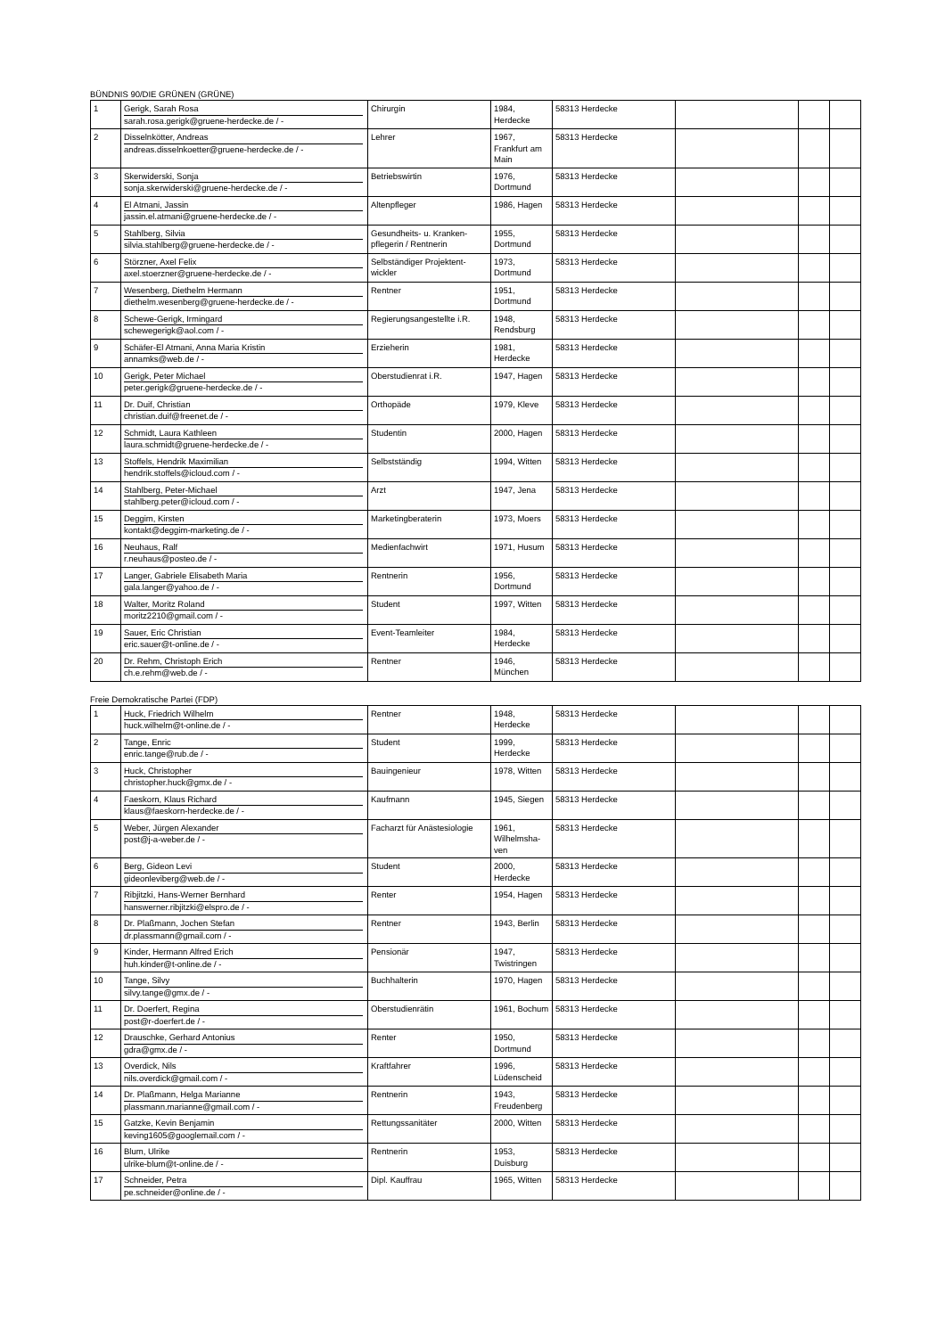BÜNDNIS 90/DIE GRÜNEN (GRÜNE)
| 1 | Gerigk, Sarah Rosa sarah.rosa.gerigk@gruene-herdecke.de / - | Chirurgin | 1984, Herdecke | 58313 Herdecke | | | |
| 2 | Disselnkötter, Andreas andreas.disselnkoetter@gruene-herdecke.de / - | Lehrer | 1967, Frankfurt am Main | 58313 Herdecke | | | |
| 3 | Skerwiderski, Sonja sonja.skerwiderski@gruene-herdecke.de / - | Betriebswirtin | 1976, Dortmund | 58313 Herdecke | | | |
| 4 | El Atmani, Jassin jassin.el.atmani@gruene-herdecke.de / - | Altenpfleger | 1986, Hagen | 58313 Herdecke | | | |
| 5 | Stahlberg, Silvia silvia.stahlberg@gruene-herdecke.de / - | Gesundheits- u. Kranken-pflegerin / Rentnerin | 1955, Dortmund | 58313 Herdecke | | | |
| 6 | Störzner, Axel Felix axel.stoerzner@gruene-herdecke.de / - | Selbständiger Projektent-wickler | 1973, Dortmund | 58313 Herdecke | | | |
| 7 | Wesenberg, Diethelm Hermann diethelm.wesenberg@gruene-herdecke.de / - | Rentner | 1951, Dortmund | 58313 Herdecke | | | |
| 8 | Schewe-Gerigk, Irmingard schewegerigk@aol.com / - | Regierungsangestellte i.R. | 1948, Rendsburg | 58313 Herdecke | | | |
| 9 | Schäfer-El Atmani, Anna Maria Kristin annamks@web.de / - | Erzieherin | 1981, Herdecke | 58313 Herdecke | | | |
| 10 | Gerigk, Peter Michael peter.gerigk@gruene-herdecke.de / - | Oberstudienrat i.R. | 1947, Hagen | 58313 Herdecke | | | |
| 11 | Dr. Duif, Christian christian.duif@freenet.de / - | Orthopäde | 1979, Kleve | 58313 Herdecke | | | |
| 12 | Schmidt, Laura Kathleen laura.schmidt@gruene-herdecke.de / - | Studentin | 2000, Hagen | 58313 Herdecke | | | |
| 13 | Stoffels, Hendrik Maximilian hendrik.stoffels@icloud.com / - | Selbstständig | 1994, Witten | 58313 Herdecke | | | |
| 14 | Stahlberg, Peter-Michael stahlberg.peter@icloud.com / - | Arzt | 1947, Jena | 58313 Herdecke | | | |
| 15 | Deggim, Kirsten kontakt@deggim-marketing.de / - | Marketingberaterin | 1973, Moers | 58313 Herdecke | | | |
| 16 | Neuhaus, Ralf r.neuhaus@posteo.de / - | Medienfachwirt | 1971, Husum | 58313 Herdecke | | | |
| 17 | Langer, Gabriele Elisabeth Maria gala.langer@yahoo.de / - | Rentnerin | 1956, Dortmund | 58313 Herdecke | | | |
| 18 | Walter, Moritz Roland moritz2210@gmail.com / - | Student | 1997, Witten | 58313 Herdecke | | | |
| 19 | Sauer, Eric Christian eric.sauer@t-online.de / - | Event-Teamleiter | 1984, Herdecke | 58313 Herdecke | | | |
| 20 | Dr. Rehm, Christoph Erich ch.e.rehm@web.de / - | Rentner | 1946, München | 58313 Herdecke | | | |
Freie Demokratische Partei (FDP)
| 1 | Huck, Friedrich Wilhelm huck.wilhelm@t-online.de / - | Rentner | 1948, Herdecke | 58313 Herdecke | | | |
| 2 | Tange, Enric enric.tange@rub.de / - | Student | 1999, Herdecke | 58313 Herdecke | | | |
| 3 | Huck, Christopher christopher.huck@gmx.de / - | Bauingenieur | 1978, Witten | 58313 Herdecke | | | |
| 4 | Faeskorn, Klaus Richard klaus@faeskorn-herdecke.de / - | Kaufmann | 1945, Siegen | 58313 Herdecke | | | |
| 5 | Weber, Jürgen Alexander post@j-a-weber.de / - | Facharzt für Anästesiologie | 1961, Wilhelmsha-ven | 58313 Herdecke | | | |
| 6 | Berg, Gideon Levi gideonleviberg@web.de / - | Student | 2000, Herdecke | 58313 Herdecke | | | |
| 7 | Ribjitzki, Hans-Werner Bernhard hanswerner.ribjitzki@elspro.de / - | Renter | 1954, Hagen | 58313 Herdecke | | | |
| 8 | Dr. Plaßmann, Jochen Stefan dr.plassmann@gmail.com / - | Rentner | 1943, Berlin | 58313 Herdecke | | | |
| 9 | Kinder, Hermann Alfred Erich huh.kinder@t-online.de / - | Pensionär | 1947, Twistringen | 58313 Herdecke | | | |
| 10 | Tange, Silvy silvy.tange@gmx.de / - | Buchhalterin | 1970, Hagen | 58313 Herdecke | | | |
| 11 | Dr. Doerfert, Regina post@r-doerfert.de / - | Oberstudienrätin | 1961, Bochum | 58313 Herdecke | | | |
| 12 | Drauschke, Gerhard Antonius gdra@gmx.de / - | Renter | 1950, Dortmund | 58313 Herdecke | | | |
| 13 | Overdick, Nils nils.overdick@gmail.com / - | Kraftfahrer | 1996, Lüdenscheid | 58313 Herdecke | | | |
| 14 | Dr. Plaßmann, Helga Marianne plassmann.marianne@gmail.com / - | Rentnerin | 1943, Freudenberg | 58313 Herdecke | | | |
| 15 | Gatzke, Kevin Benjamin keving1605@googlemail.com / - | Rettungssanitäter | 2000, Witten | 58313 Herdecke | | | |
| 16 | Blum, Ulrike ulrike-blum@t-online.de / - | Rentnerin | 1953, Duisburg | 58313 Herdecke | | | |
| 17 | Schneider, Petra pe.schneider@online.de / - | Dipl. Kauffrau | 1965, Witten | 58313 Herdecke | | | |